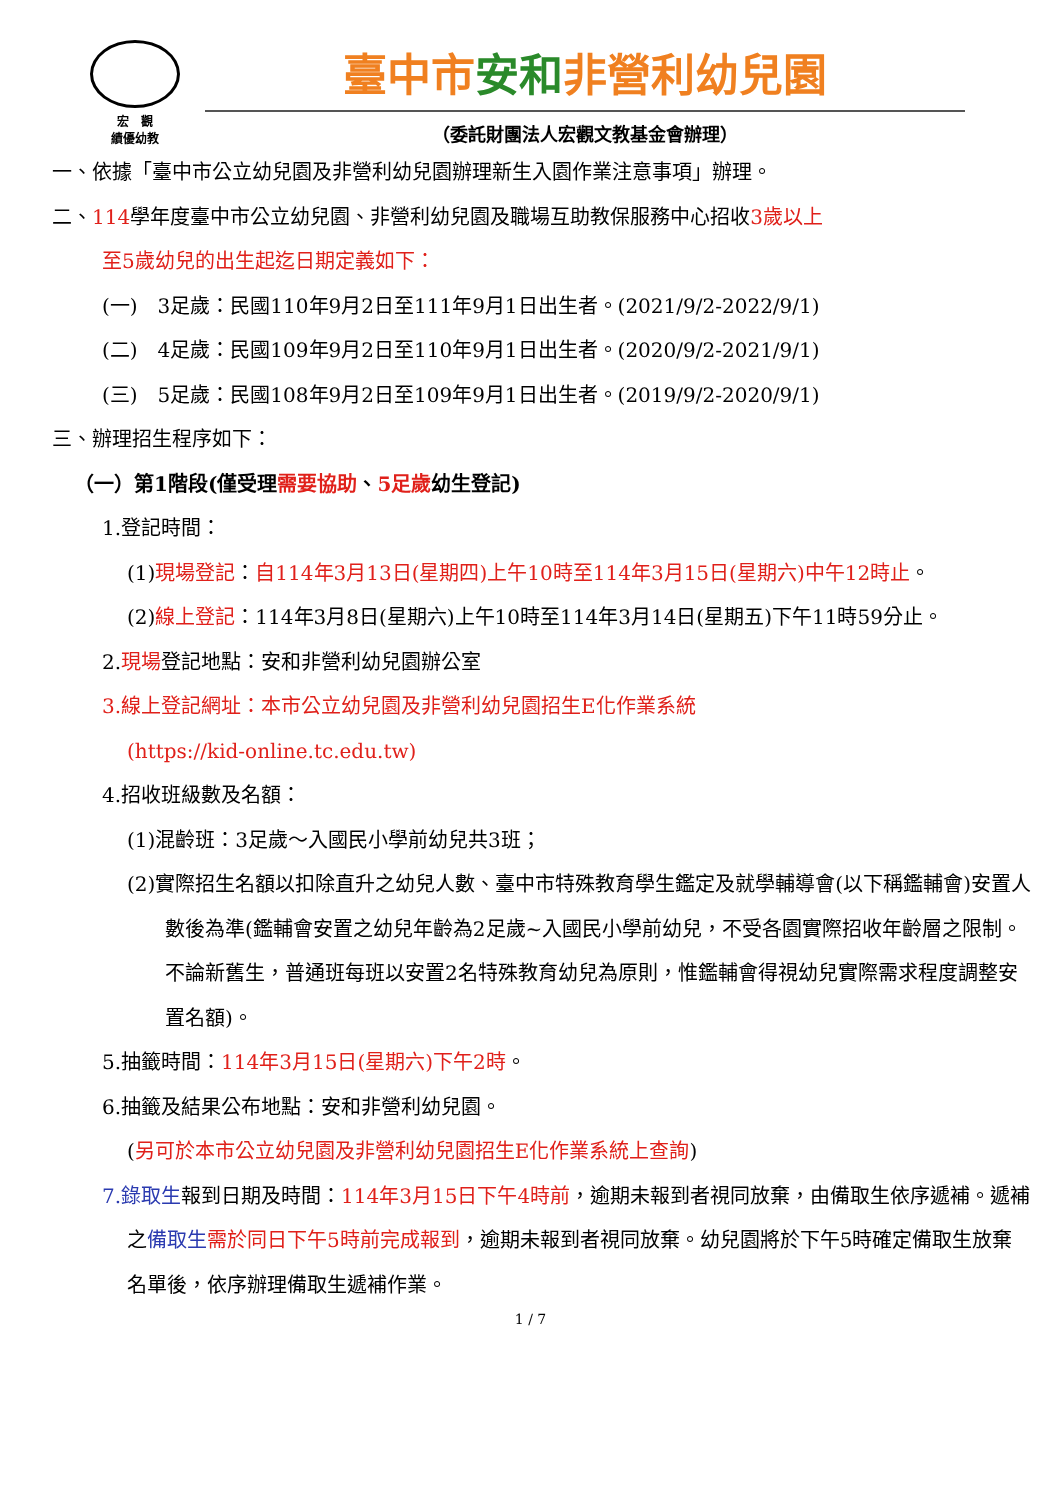宏　觀
績優幼教
臺中市安和非營利幼兒園
（委託財團法人宏觀文教基金會辦理）
一、依據「臺中市公立幼兒園及非營利幼兒園辦理新生入園作業注意事項」辦理。
二、114學年度臺中市公立幼兒園、非營利幼兒園及職場互助教保服務中心招收3歲以上
至5歲幼兒的出生起迄日期定義如下：
(一)　3足歲：民國110年9月2日至111年9月1日出生者。(2021/9/2-2022/9/1)
(二)　4足歲：民國109年9月2日至110年9月1日出生者。(2020/9/2-2021/9/1)
(三)　5足歲：民國108年9月2日至109年9月1日出生者。(2019/9/2-2020/9/1)
三、辦理招生程序如下：
（一）第1階段(僅受理需要協助、5足歲幼生登記)
1.登記時間：
(1)現場登記：自114年3月13日(星期四)上午10時至114年3月15日(星期六)中午12時止。
(2)線上登記：114年3月8日(星期六)上午10時至114年3月14日(星期五)下午11時59分止。
2.現場登記地點：安和非營利幼兒園辦公室
3.線上登記網址：本市公立幼兒園及非營利幼兒園招生E化作業系統
(https://kid-online.tc.edu.tw)
4.招收班級數及名額：
(1)混齡班：3足歲～入國民小學前幼兒共3班；
(2)實際招生名額以扣除直升之幼兒人數、臺中市特殊教育學生鑑定及就學輔導會(以下稱鑑輔會)安置人數後為準(鑑輔會安置之幼兒年齡為2足歲~入國民小學前幼兒，不受各園實際招收年齡層之限制。不論新舊生，普通班每班以安置2名特殊教育幼兒為原則，惟鑑輔會得視幼兒實際需求程度調整安置名額)。
5.抽籤時間：114年3月15日(星期六)下午2時。
6.抽籤及結果公布地點：安和非營利幼兒園。
(另可於本市公立幼兒園及非營利幼兒園招生E化作業系統上查詢)
7.錄取生報到日期及時間：114年3月15日下午4時前，逾期未報到者視同放棄，由備取生依序遞補。遞補之備取生 需於同日下午5時前完成報到，逾期未報到者視同放棄。幼兒園將於下午5時確定備取生放棄名單後，依序辦理備取生遞補作業。
1 / 7